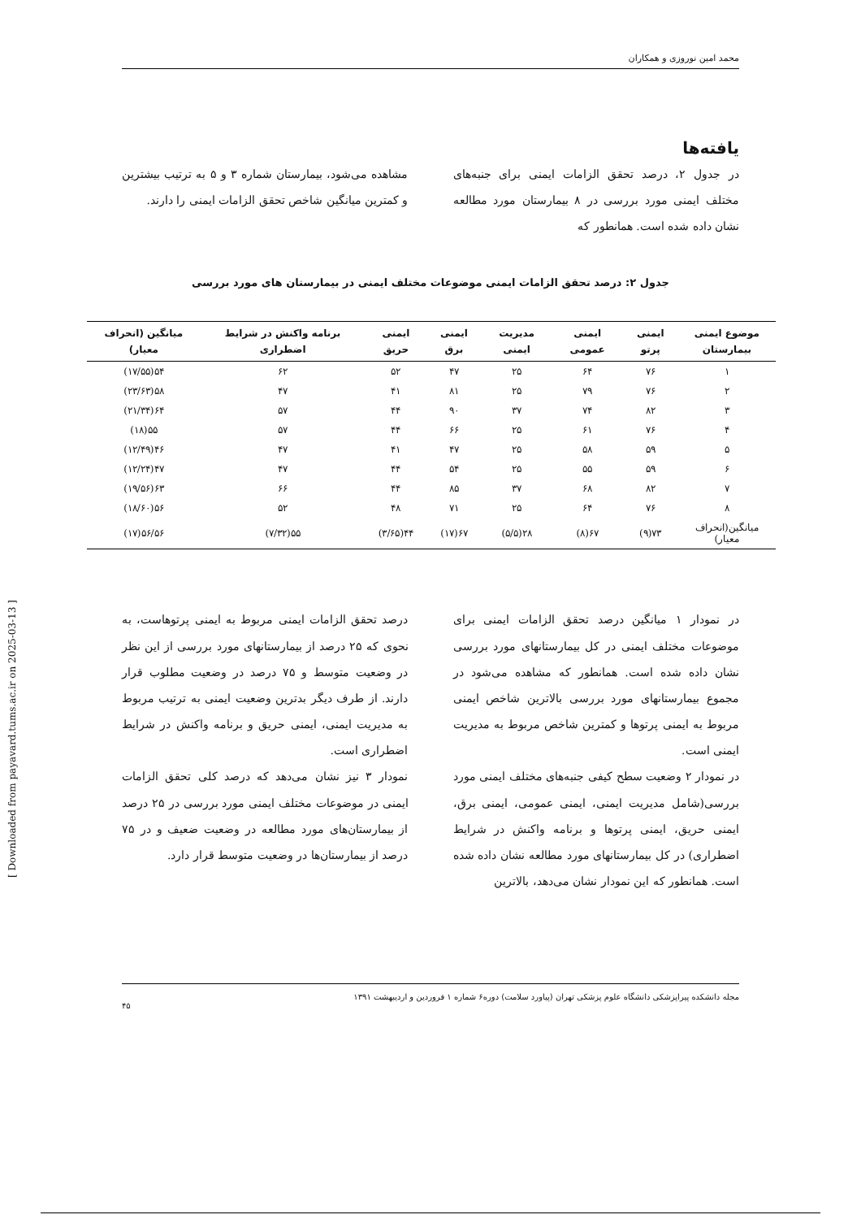محمد امین نوروزی و همکاران
یافته‌ها
در جدول ۲، درصد تحقق الزامات ایمنی برای جنبه‌های مختلف ایمنی مورد بررسی در ۸ بیمارستان مورد مطالعه نشان داده شده است. همانطور که
مشاهده می‌شود، بیمارستان شماره ۳ و ۵ به ترتیب بیشترین و کمترین میانگین شاخص تحقق الزامات ایمنی را دارند.
جدول ۲: درصد تحقق الزامات ایمنی موضوعات مختلف ایمنی در بیمارستان های مورد بررسی
| موضوع ایمنی بیمارستان | ایمنی پرتو | ایمنی عمومی | مدیریت ایمنی | ایمنی برق | ایمنی حریق | برنامه واکنش در شرایط اضطراری | میانگین (انحراف معیار) |
| --- | --- | --- | --- | --- | --- | --- | --- |
| ۱ | ۷۶ | ۶۴ | ۲۵ | ۴۷ | ۵۲ | ۶۲ | ۵۴(۱۷/۵۵) |
| ۲ | ۷۶ | ۷۹ | ۲۵ | ۸۱ | ۴۱ | ۴۷ | ۵۸(۲۳/۶۳) |
| ۳ | ۸۲ | ۷۴ | ۳۷ | ۹۰ | ۴۴ | ۵۷ | ۶۴(۲۱/۳۴) |
| ۴ | ۷۶ | ۶۱ | ۲۵ | ۶۶ | ۴۴ | ۵۷ | ۵۵(۱۸) |
| ۵ | ۵۹ | ۵۸ | ۲۵ | ۴۷ | ۴۱ | ۴۷ | ۴۶(۱۲/۴۹) |
| ۶ | ۵۹ | ۵۵ | ۲۵ | ۵۴ | ۴۴ | ۴۷ | ۴۷(۱۲/۲۴) |
| ۷ | ۸۲ | ۶۸ | ۳۷ | ۸۵ | ۴۴ | ۶۶ | ۶۳(۱۹/۵۶) |
| ۸ | ۷۶ | ۶۴ | ۲۵ | ۷۱ | ۴۸ | ۵۲ | ۵۶(۱۸/۶۰) |
| میانگین(انحراف معیار) | ۷۳(۹) | ۶۷(۸) | ۲۸(۵/۵) | ۶۷(۱۷) | ۴۴(۳/۶۵) | ۵۵(۷/۳۲) | ۵۶/۵۶(۱۷) |
در نمودار ۱ میانگین درصد تحقق الزامات ایمنی برای موضوعات مختلف ایمنی در کل بیمارستانهای مورد بررسی نشان داده شده است. همانطور که مشاهده می‌شود در مجموع بیمارستانهای مورد بررسی بالاترین شاخص ایمنی مربوط به ایمنی پرتوها و کمترین شاخص مربوط به مدیریت ایمنی است.
در نمودار ۲ وضعیت سطح کیفی جنبه‌های مختلف ایمنی مورد بررسی(شامل مدیریت ایمنی، ایمنی عمومی، ایمنی برق، ایمنی حریق، ایمنی پرتوها و برنامه واکنش در شرایط اضطراری) در کل بیمارستانهای مورد مطالعه نشان داده شده است. همانطور که این نمودار نشان می‌دهد، بالاترین
درصد تحقق الزامات ایمنی مربوط به ایمنی پرتوهاست، به نحوی که ۲۵ درصد از بیمارستانهای مورد بررسی از این نظر در وضعیت متوسط و ۷۵ درصد در وضعیت مطلوب قرار دارند. از طرف دیگر بدترین وضعیت ایمنی به ترتیب مربوط به مدیریت ایمنی، ایمنی حریق و برنامه واکنش در شرایط اضطراری است.
نمودار ۳ نیز نشان می‌دهد که درصد کلی تحقق الزامات ایمنی در موضوعات مختلف ایمنی مورد بررسی در ۲۵ درصد از بیمارستان‌های مورد مطالعه در وضعیت ضعیف و در ۷۵ درصد از بیمارستان‌ها در وضعیت متوسط قرار دارد.
مجله دانشکده پیراپزشکی دانشگاه علوم پزشکی تهران (پیاورد سلامت) دوره۶ شماره ۱ فروردین و اردیبهشت ۱۳۹۱
۴۵
[ Downloaded from payavard.tums.ac.ir on 2025-03-13 ]